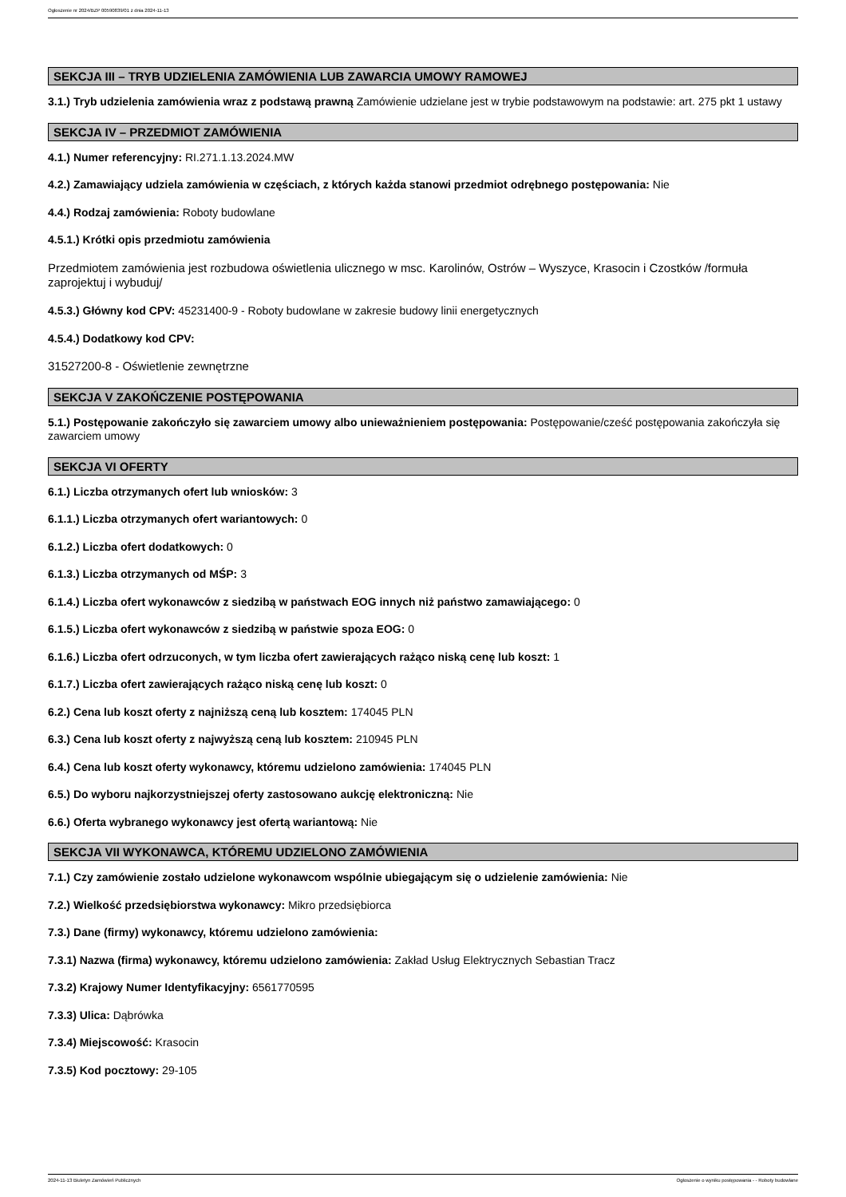Ogłoszenie nr 2024/BZP 00590839/01 z dnia 2024-11-13
SEKCJA III – TRYB UDZIELENIA ZAMÓWIENIA LUB ZAWARCIA UMOWY RAMOWEJ
3.1.) Tryb udzielenia zamówienia wraz z podstawą prawną Zamówienie udzielane jest w trybie podstawowym na podstawie: art. 275 pkt 1 ustawy
SEKCJA IV – PRZEDMIOT ZAMÓWIENIA
4.1.) Numer referencyjny: RI.271.1.13.2024.MW
4.2.) Zamawiający udziela zamówienia w częściach, z których każda stanowi przedmiot odrębnego postępowania: Nie
4.4.) Rodzaj zamówienia: Roboty budowlane
4.5.1.) Krótki opis przedmiotu zamówienia
Przedmiotem zamówienia jest rozbudowa oświetlenia ulicznego w msc. Karolinów, Ostrów – Wyszyce, Krasocin i Czostków /formuła zaprojektuj i wybuduj/
4.5.3.) Główny kod CPV: 45231400-9 - Roboty budowlane w zakresie budowy linii energetycznych
4.5.4.) Dodatkowy kod CPV:
31527200-8 - Oświetlenie zewnętrzne
SEKCJA V ZAKOŃCZENIE POSTĘPOWANIA
5.1.) Postępowanie zakończyło się zawarciem umowy albo unieważnieniem postępowania: Postępowanie/cześć postępowania zakończyła się zawarciem umowy
SEKCJA VI OFERTY
6.1.) Liczba otrzymanych ofert lub wniosków: 3
6.1.1.) Liczba otrzymanych ofert wariantowych: 0
6.1.2.) Liczba ofert dodatkowych: 0
6.1.3.) Liczba otrzymanych od MŚP: 3
6.1.4.) Liczba ofert wykonawców z siedzibą w państwach EOG innych niż państwo zamawiającego: 0
6.1.5.) Liczba ofert wykonawców z siedzibą w państwie spoza EOG: 0
6.1.6.) Liczba ofert odrzuconych, w tym liczba ofert zawierających rażąco niską cenę lub koszt: 1
6.1.7.) Liczba ofert zawierających rażąco niską cenę lub koszt: 0
6.2.) Cena lub koszt oferty z najniższą ceną lub kosztem: 174045 PLN
6.3.) Cena lub koszt oferty z najwyższą ceną lub kosztem: 210945 PLN
6.4.) Cena lub koszt oferty wykonawcy, któremu udzielono zamówienia: 174045 PLN
6.5.) Do wyboru najkorzystniejszej oferty zastosowano aukcję elektroniczną: Nie
6.6.) Oferta wybranego wykonawcy jest ofertą wariantową: Nie
SEKCJA VII WYKONAWCA, KTÓREMU UDZIELONO ZAMÓWIENIA
7.1.) Czy zamówienie zostało udzielone wykonawcom wspólnie ubiegającym się o udzielenie zamówienia: Nie
7.2.) Wielkość przedsiębiorstwa wykonawcy: Mikro przedsiębiorca
7.3.) Dane (firmy) wykonawcy, któremu udzielono zamówienia:
7.3.1) Nazwa (firma) wykonawcy, któremu udzielono zamówienia: Zakład Usług Elektrycznych Sebastian Tracz
7.3.2) Krajowy Numer Identyfikacyjny: 6561770595
7.3.3) Ulica: Dąbrówka
7.3.4) Miejscowość: Krasocin
7.3.5) Kod pocztowy: 29-105
2024-11-13 Biuletyn Zamówień Publicznych Ogłoszenie o wyniku postępowania - - Roboty budowlane